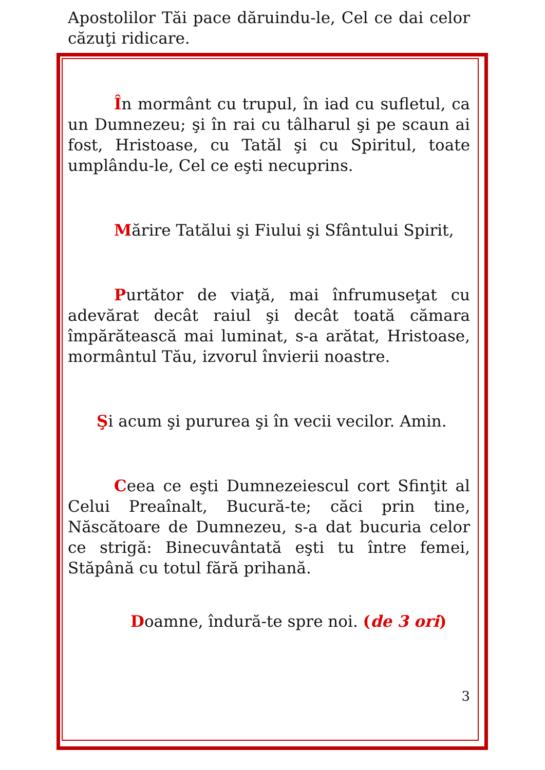Apostolilor Tăi pace dăruindu-le, Cel ce dai celor căzuţi ridicare.
În mormânt cu trupul, în iad cu sufletul, ca un Dumnezeu; şi în rai cu tâlharul şi pe scaun ai fost, Hristoase, cu Tatăl şi cu Spiritul, toate umplându-le, Cel ce eşti necuprins.
Mărire Tatălui şi Fiului şi Sfântului Spirit,
Purtător de viaţă, mai înfrumuseţat cu adevărat decât raiul şi decât toată cămara împărătească mai luminat, s-a arătat, Hristoase, mormântul Tău, izvorul învierii noastre.
Şi acum şi pururea şi în vecii vecilor. Amin.
Ceea ce eşti Dumnezeiescul cort Sfinţit al Celui Preaînalt, Bucură-te; căci prin tine, Născătoare de Dumnezeu, s-a dat bucuria celor ce strigă: Binecuvântată eşti tu între femei, Stăpână cu totul fără prihană.
Doamne, îndură-te spre noi. (de 3 ori)
3